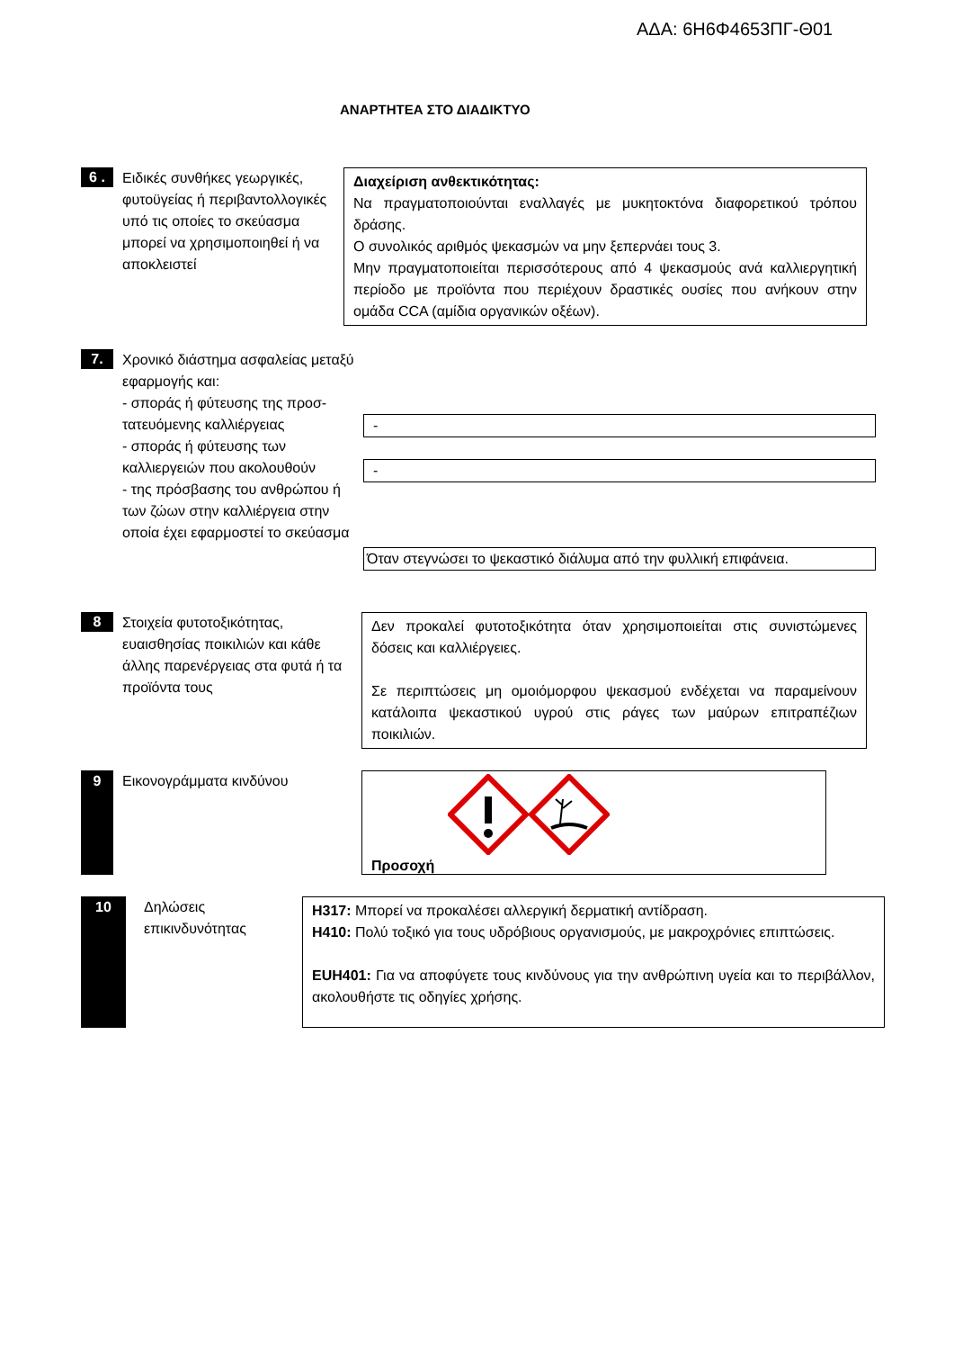ΑΔΑ: 6Η6Φ4653ΠΓ-Θ01
ΑΝΑΡΤΗΤΕΑ ΣΤΟ ΔΙΑΔΙΚΤΥΟ
6 .
Ειδικές συνθήκες γεωργικές, φυτοϋγείας ή περιβαντολλογικές υπό τις οποίες το σκεύασμα μπορεί να χρησιμοποιηθεί ή να αποκλειστεί
Διαχείριση ανθεκτικότητας:
Να πραγματοποιούνται εναλλαγές με μυκητοκτόνα διαφορετικού τρόπου δράσης.
Ο συνολικός αριθμός ψεκασμών να μην ξεπερνάει τους 3.
Μην πραγματοποιείται περισσότερους από 4 ψεκασμούς ανά καλλιεργητική περίοδο με προϊόντα που περιέχουν δραστικές ουσίες που ανήκουν στην ομάδα CCA (αμίδια οργανικών οξέων).
7.
Χρονικό διάστημα ασφαλείας μεταξύ εφαρμογής και:
- σποράς ή φύτευσης της προσ-
τατευόμενης καλλιέργειας
- σποράς ή φύτευσης των
καλλιεργειών που ακολουθούν
- της πρόσβασης του ανθρώπου ή των ζώων στην καλλιέργεια στην οποία έχει εφαρμοστεί το σκεύασμα
-
-
Όταν στεγνώσει το ψεκαστικό διάλυμα από την φυλλική επιφάνεια.
8
Στοιχεία φυτοτοξικότητας, ευαισθησίας ποικιλιών και κάθε άλλης παρενέργειας στα φυτά ή τα προϊόντα τους
Δεν προκαλεί φυτοτοξικότητα όταν χρησιμοποιείται στις συνιστώμενες δόσεις και καλλιέργειες.
Σε περιπτώσεις μη ομοιόμορφου ψεκασμού ενδέχεται να παραμείνουν κατάλοιπα ψεκαστικού υγρού στις ράγες των μαύρων επιτραπέζιων ποικιλιών.
9
Εικονογράμματα κινδύνου
Προσοχή
10
Δηλώσεις επικινδυνότητας
H317: Μπορεί να προκαλέσει αλλεργική δερματική αντίδραση.
H410: Πολύ τοξικό για τους υδρόβιους οργανισμούς, με μακροχρόνιες επιπτώσεις.
EUH401: Για να αποφύγετε τους κινδύνους για την ανθρώπινη υγεία και το περιβάλλον, ακολουθήστε τις οδηγίες χρήσης.